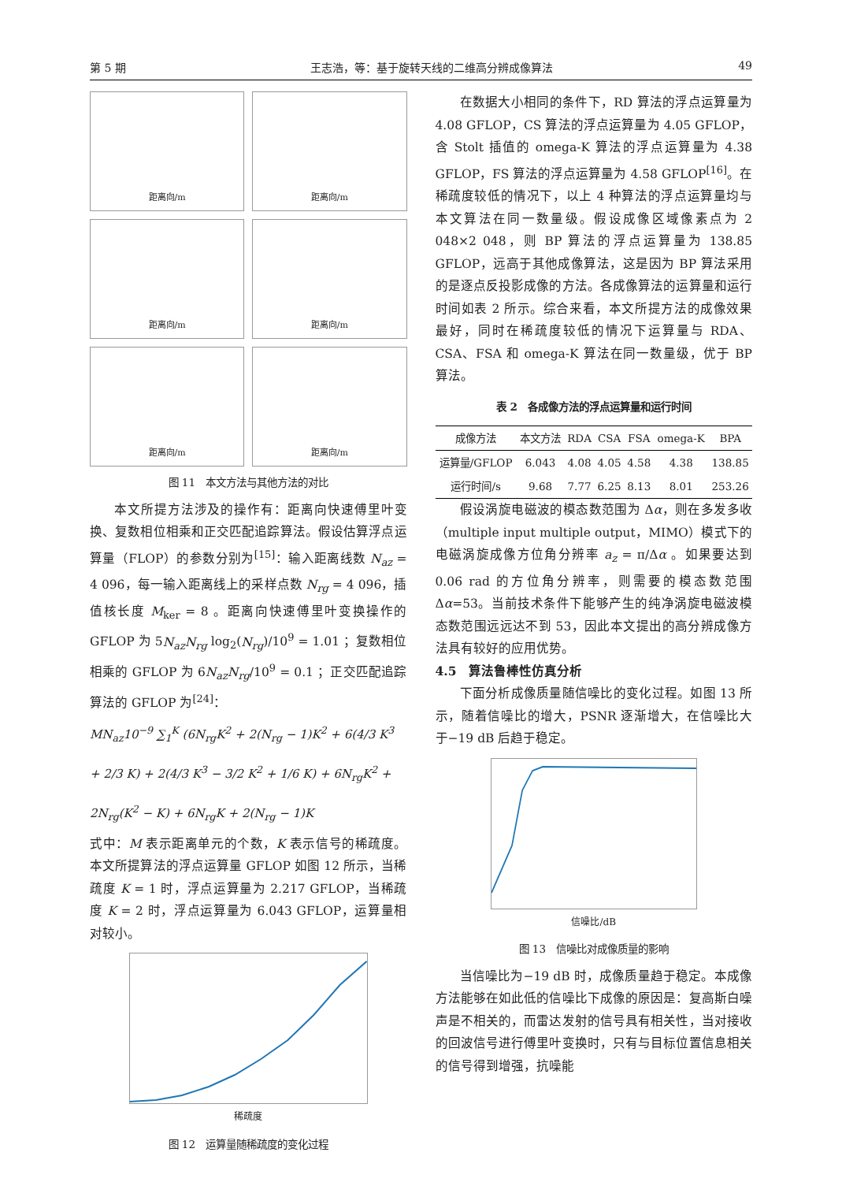第 5 期 王志浩，等：基于旋转天线的二维高分辨成像算法 49
距离向/m
距离向/m
距离向/m
距离向/m
距离向/m
距离向/m
图 11　本文方法与其他方法的对比
本文所提方法涉及的操作有：距离向快速傅里叶变换、复数相位相乘和正交匹配追踪算法。假设估算浮点运算量（FLOP）的参数分别为<sup>[15]</sup>：输入距离线数 N<sub>az</sub> = 4 096，每一输入距离线上的采样点数 N<sub>rg</sub> = 4 096，插值核长度 M<sub>ker</sub> = 8 。距离向快速傅里叶变换操作的 GFLOP 为 5N<sub>az</sub>N<sub>rg</sub> log<sub>2</sub>(N<sub>rg</sub>)/10<sup>9</sup> = 1.01 ；复数相位相乘的 GFLOP 为 6N<sub>az</sub>N<sub>rg</sub>/10<sup>9</sup> = 0.1 ；正交匹配追踪算法的 GFLOP 为<sup>[24]</sup>：
MN<sub>az</sub>10<sup>−9</sup> ∑<sub>1</sub><sup>K</sup> (6N<sub>rg</sub>K<sup>2</sup> + 2(N<sub>rg</sub> − 1)K<sup>2</sup> + 6(4/3 K<sup>3</sup> + 2/3 K) + 2(4/3 K<sup>3</sup> − 3/2 K<sup>2</sup> + 1/6 K) + 6N<sub>rg</sub>K<sup>2</sup> + 2N<sub>rg</sub>(K<sup>2</sup> − K) + 6N<sub>rg</sub>K + 2(N<sub>rg</sub> − 1)K
式中：M 表示距离单元的个数，K 表示信号的稀疏度。本文所提算法的浮点运算量 GFLOP 如图 12 所示，当稀疏度 K = 1 时，浮点运算量为 2.217 GFLOP，当稀疏度 K = 2 时，浮点运算量为 6.043 GFLOP，运算量相对较小。
稀疏度
图 12　运算量随稀疏度的变化过程
在数据大小相同的条件下，RD 算法的浮点运算量为 4.08 GFLOP，CS 算法的浮点运算量为 4.05 GFLOP，含 Stolt 插值的 omega-K 算法的浮点运算量为 4.38 GFLOP，FS 算法的浮点运算量为 4.58 GFLOP<sup>[16]</sup>。在稀疏度较低的情况下，以上 4 种算法的浮点运算量均与本文算法在同一数量级。假设成像区域像素点为 2 048×2 048，则 BP 算法的浮点运算量为 138.85 GFLOP，远高于其他成像算法，这是因为 BP 算法采用的是逐点反投影成像的方法。各成像算法的运算量和运行时间如表 2 所示。综合来看，本文所提方法的成像效果最好，同时在稀疏度较低的情况下运算量与 RDA、CSA、FSA 和 omega-K 算法在同一数量级，优于 BP 算法。
表 2　各成像方法的浮点运算量和运行时间
| 成像方法 | 本文方法 | RDA | CSA | FSA | omega-K | BPA |
| --- | --- | --- | --- | --- | --- | --- |
| 运算量/GFLOP | 6.043 | 4.08 | 4.05 | 4.58 | 4.38 | 138.85 |
| 运行时间/s | 9.68 | 7.77 | 6.25 | 8.13 | 8.01 | 253.26 |
假设涡旋电磁波的模态数范围为 Δα，则在多发多收（multiple input multiple output，MIMO）模式下的电磁涡旋成像方位角分辨率 a<sub>z</sub> = π/Δα 。如果要达到 0.06 rad 的方位角分辨率，则需要的模态数范围 Δα=53。当前技术条件下能够产生的纯净涡旋电磁波模态数范围远远达不到 53，因此本文提出的高分辨成像方法具有较好的应用优势。
4.5　算法鲁棒性仿真分析
下面分析成像质量随信噪比的变化过程。如图 13 所示，随着信噪比的增大，PSNR 逐渐增大，在信噪比大于−19 dB 后趋于稳定。
信噪比/dB
图 13　信噪比对成像质量的影响
当信噪比为−19 dB 时，成像质量趋于稳定。本成像方法能够在如此低的信噪比下成像的原因是：复高斯白噪声是不相关的，而雷达发射的信号具有相关性，当对接收的回波信号进行傅里叶变换时，只有与目标位置信息相关的信号得到增强，抗噪能